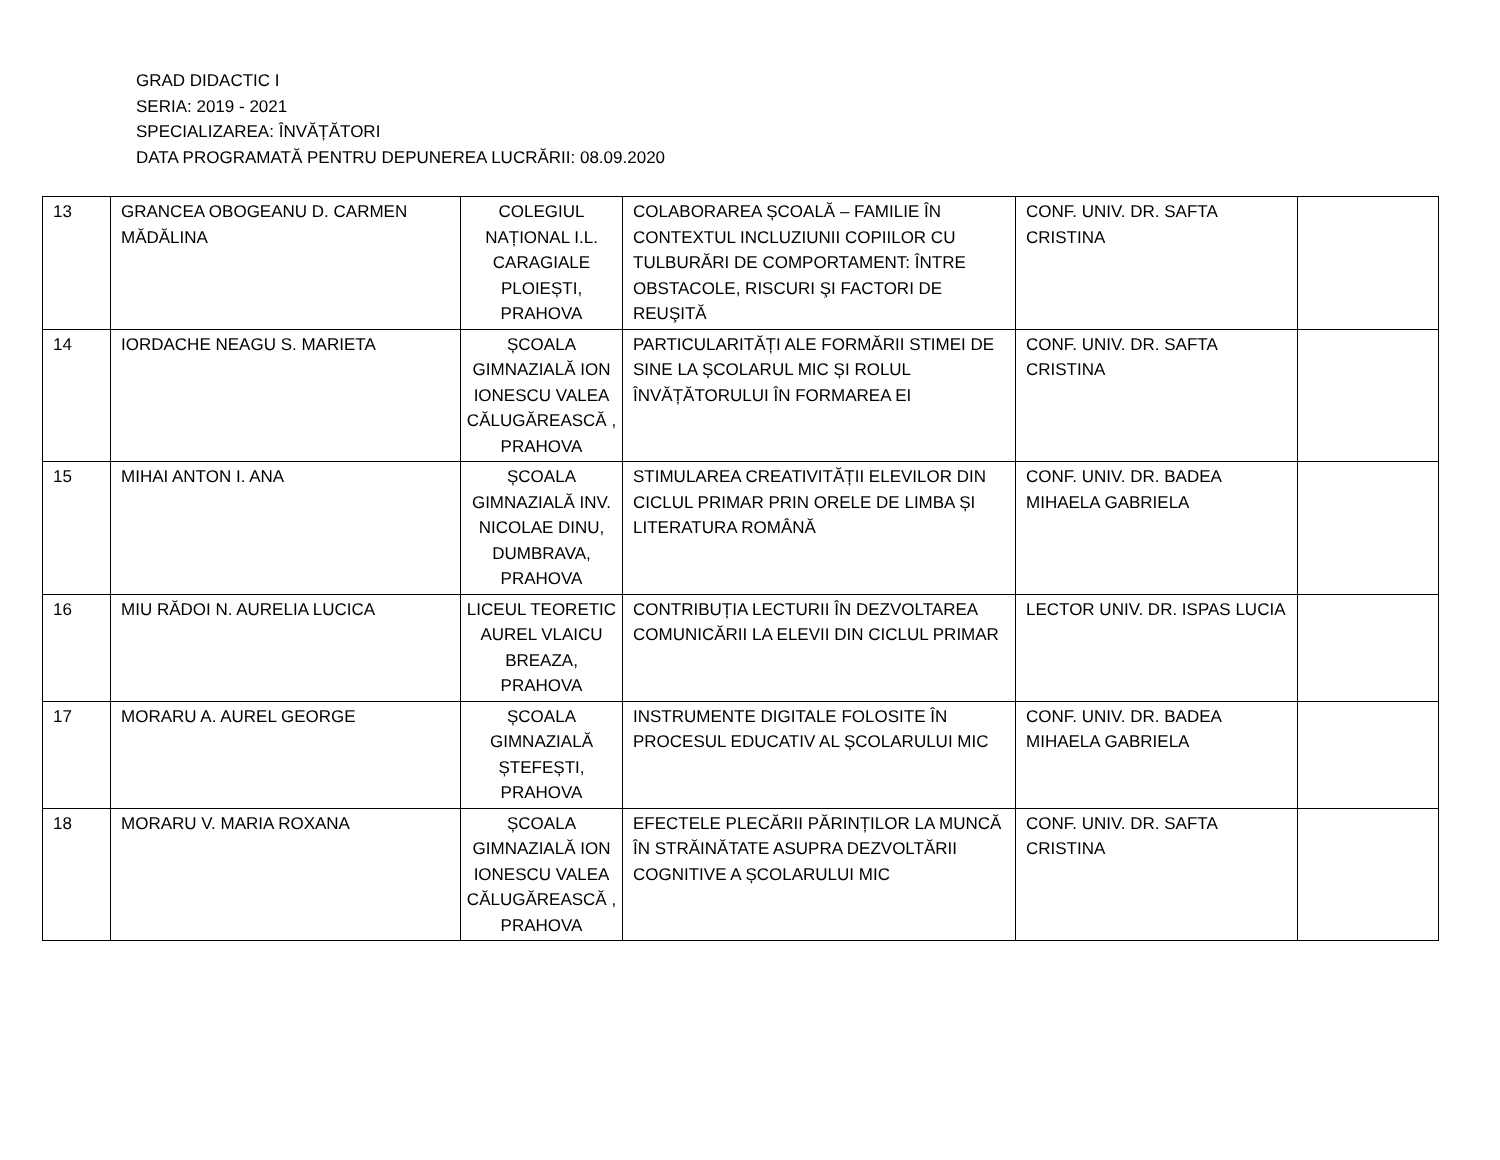GRAD DIDACTIC I
SERIA: 2019 - 2021
SPECIALIZAREA: ÎNVĂȚĂTORI
DATA PROGRAMATĂ PENTRU DEPUNEREA LUCRĂRII: 08.09.2020
| 13 | GRANCEA OBOGEANU D. CARMEN MĂDĂLINA | COLEGIUL NAȚIONAL I.L. CARAGIALE PLOIEȘTI, PRAHOVA | COLABORAREA ȘCOALĂ – FAMILIE ÎN CONTEXTUL INCLUZIUNII COPIILOR CU TULBURĂRI DE COMPORTAMENT: ÎNTRE OBSTACOLE, RISCURI ŞI FACTORI DE REUŞITĂ | CONF. UNIV. DR. SAFTA CRISTINA | |
| 14 | IORDACHE NEAGU S. MARIETA | ȘCOALA GIMNAZIALĂ ION IONESCU VALEA CĂLUGĂREASCĂ , PRAHOVA | PARTICULARITĂȚI ALE FORMĂRII STIMEI DE SINE LA ȘCOLARUL MIC ȘI ROLUL ÎNVĂȚĂTORULUI ÎN FORMAREA EI | CONF. UNIV. DR. SAFTA CRISTINA | |
| 15 | MIHAI ANTON I. ANA | ȘCOALA GIMNAZIALĂ INV. NICOLAE DINU, DUMBRAVA, PRAHOVA | STIMULAREA CREATIVITĂȚII ELEVILOR DIN CICLUL PRIMAR PRIN ORELE DE LIMBA ȘI LITERATURA ROMÂNĂ | CONF. UNIV. DR. BADEA MIHAELA GABRIELA | |
| 16 | MIU RĂDOI N. AURELIA LUCICA | LICEUL TEORETIC AUREL VLAICU BREAZA, PRAHOVA | CONTRIBUȚIA LECTURII ÎN DEZVOLTAREA COMUNICĂRII LA ELEVII DIN CICLUL PRIMAR | LECTOR UNIV. DR. ISPAS LUCIA | |
| 17 | MORARU A. AUREL GEORGE | ȘCOALA GIMNAZIALĂ ȘTEFEȘTI, PRAHOVA | INSTRUMENTE DIGITALE FOLOSITE ÎN PROCESUL EDUCATIV AL ȘCOLARULUI MIC | CONF. UNIV. DR. BADEA MIHAELA GABRIELA | |
| 18 | MORARU V. MARIA ROXANA | ȘCOALA GIMNAZIALĂ ION IONESCU VALEA CĂLUGĂREASCĂ , PRAHOVA | EFECTELE PLECĂRII PĂRINȚILOR LA MUNCĂ ÎN STRĂINĂTATE ASUPRA DEZVOLTĂRII COGNITIVE A ȘCOLARULUI MIC | CONF. UNIV. DR. SAFTA CRISTINA | |